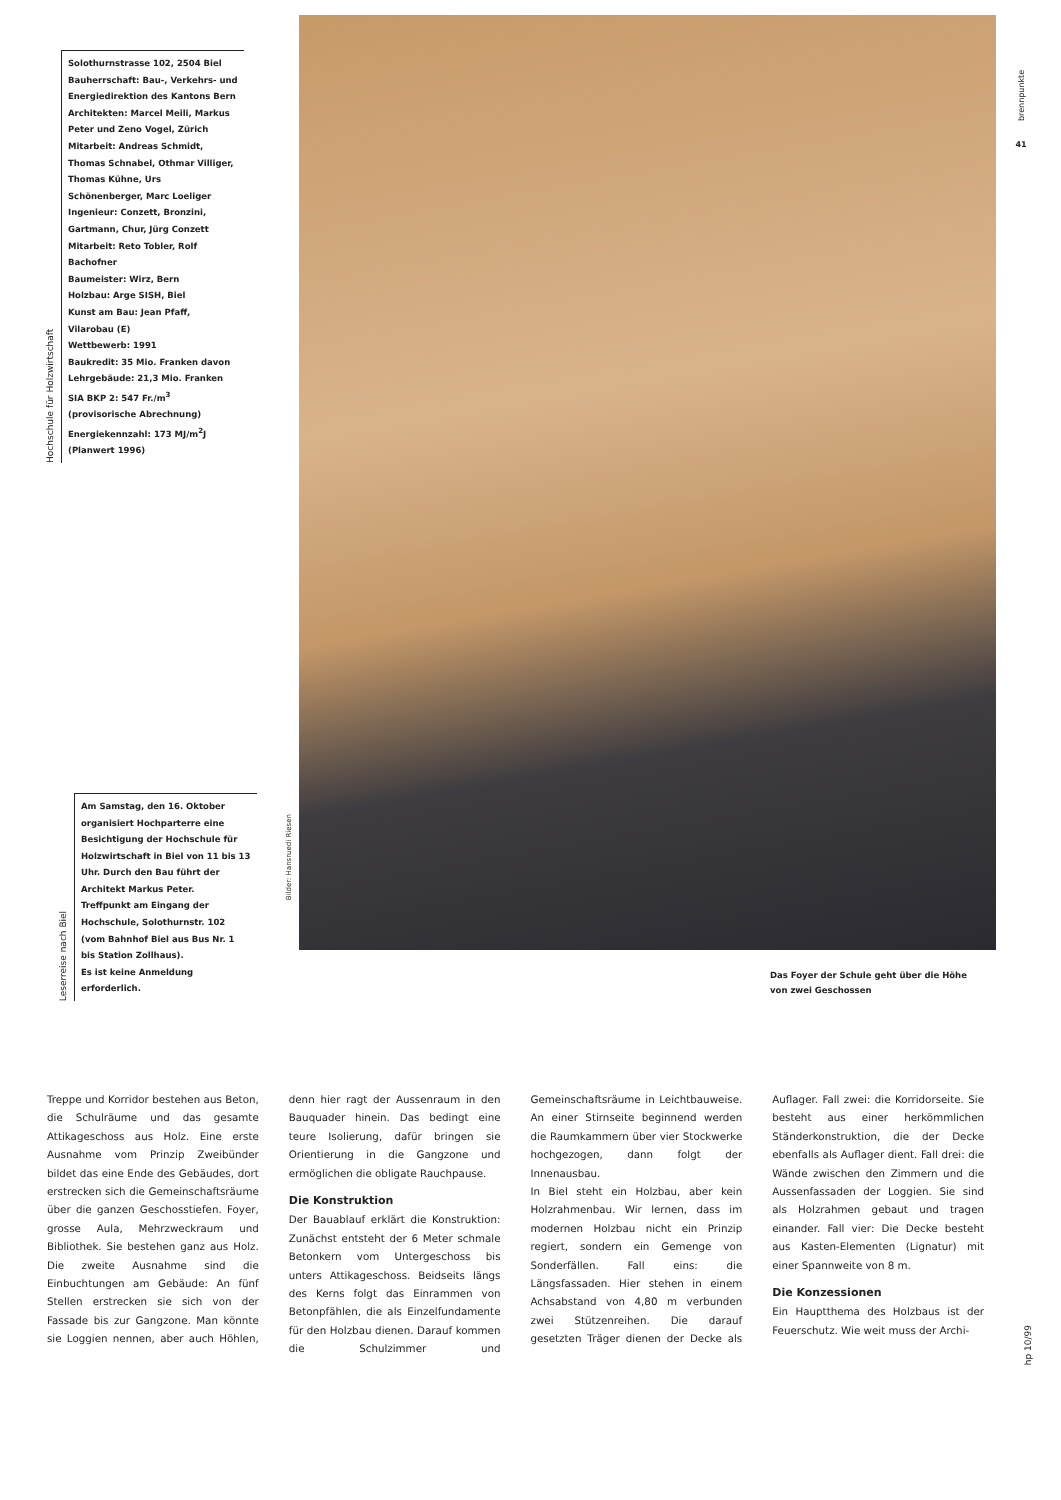Hochschule für Holzwirtschaft
Solothurnstrasse 102, 2504 Biel
Bauherrschaft: Bau-, Verkehrs- und Energiedirektion des Kantons Bern
Architekten: Marcel Meili, Markus Peter und Zeno Vogel, Zürich
Mitarbeit: Andreas Schmidt, Thomas Schnabel, Othmar Villiger, Thomas Kühne, Urs Schönenberger, Marc Loeliger
Ingenieur: Conzett, Bronzini, Gartmann, Chur, Jürg Conzett
Mitarbeit: Reto Tobler, Rolf Bachofner
Baumeister: Wirz, Bern
Holzbau: Arge SISH, Biel
Kunst am Bau: Jean Pfaff, Vilarobau (E)
Wettbewerb: 1991
Baukredit: 35 Mio. Franken davon Lehrgebäude: 21,3 Mio. Franken
SIA BKP 2: 547 Fr./m<sup>3</sup> (provisorische Abrechnung)
Energiekennzahl: 173 MJ/m<sup>2</sup>J (Planwert 1996)
Leserreise nach Biel
Am Samstag, den 16. Oktober organisiert Hochparterre eine Besichtigung der Hochschule für Holzwirtschaft in Biel von 11 bis 13 Uhr. Durch den Bau führt der Architekt Markus Peter.
Treffpunkt am Eingang der Hochschule, Solothurnstr. 102 (vom Bahnhof Biel aus Bus Nr. 1 bis Station Zollhaus).
Es ist keine Anmeldung erforderlich.
Bilder: Hansruedi Riesen
brennpunkte
41
Das Foyer der Schule geht über die Höhe
von zwei Geschossen
Treppe und Korridor bestehen aus Beton, die Schulräume und das gesamte Attikageschoss aus Holz. Eine erste Ausnahme vom Prinzip Zweibünder bildet das eine Ende des Gebäudes, dort erstrecken sich die Gemeinschaftsräume über die ganzen Geschosstiefen. Foyer, grosse Aula, Mehrzweckraum und Bibliothek. Sie bestehen ganz aus Holz. Die zweite Ausnahme sind die Einbuchtungen am Gebäude: An fünf Stellen erstrecken sie sich von der Fassade bis zur Gangzone. Man könnte sie Loggien nennen, aber auch Höhlen, denn hier ragt der Aussenraum in den Bauquader hinein. Das bedingt eine teure Isolierung, dafür bringen sie Orientierung in die Gangzone und ermöglichen die obligate Rauchpause.
Die Konstruktion
Der Bauablauf erklärt die Konstruktion: Zunächst entsteht der 6 Meter schmale Betonkern vom Untergeschoss bis unters Attikageschoss. Beidseits längs des Kerns folgt das Einrammen von Betonpfählen, die als Einzelfundamente für den Holzbau dienen. Darauf kommen die Schulzimmer und Gemeinschaftsräume in Leichtbauweise. An einer Stirnseite beginnend werden die Raumkammern über vier Stockwerke hochgezogen, dann folgt der Innenausbau.
In Biel steht ein Holzbau, aber kein Holzrahmenbau. Wir lernen, dass im modernen Holzbau nicht ein Prinzip regiert, sondern ein Gemenge von Sonderfällen. Fall eins: die Längsfassaden. Hier stehen in einem Achsabstand von 4,80 m verbunden zwei Stützenreihen. Die darauf gesetzten Träger dienen der Decke als Auflager. Fall zwei: die Korridorseite. Sie besteht aus einer herkömmlichen Ständerkonstruktion, die der Decke ebenfalls als Auflager dient. Fall drei: die Wände zwischen den Zimmern und die Aussenfassaden der Loggien. Sie sind als Holzrahmen gebaut und tragen einander. Fall vier: Die Decke besteht aus Kasten-Elementen (Lignatur) mit einer Spannweite von 8 m.
Die Konzessionen
Ein Hauptthema des Holzbaus ist der Feuerschutz. Wie weit muss der Archi-
hp 10/99